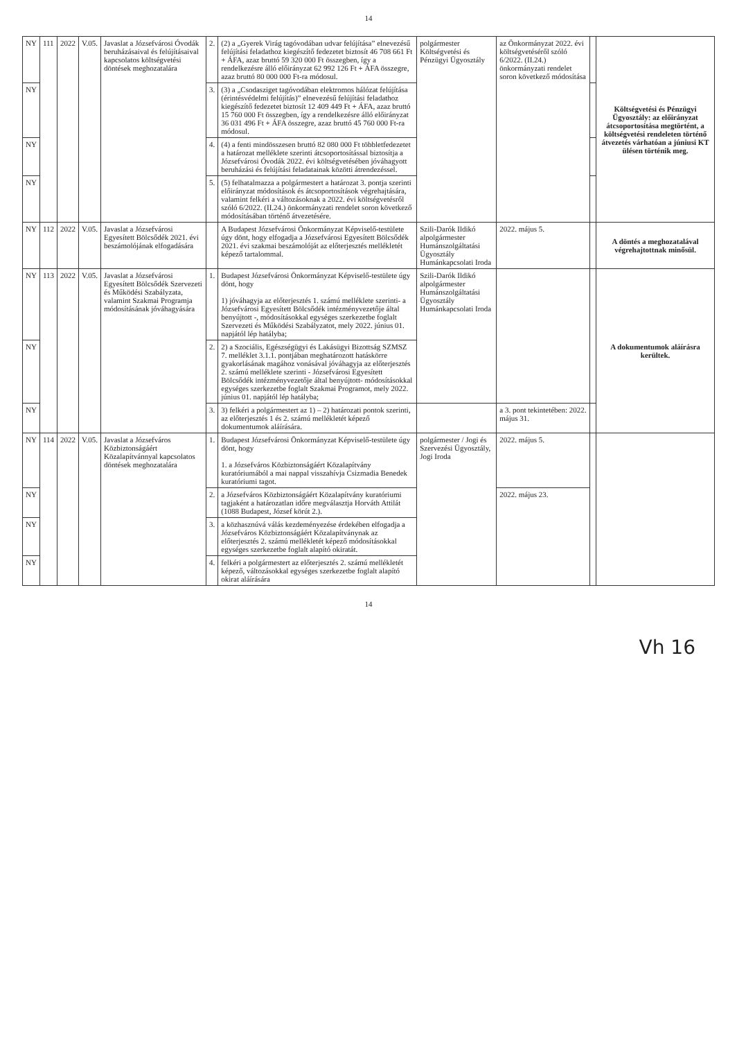14
| NY | 111 | 2022 | V.05. | Javaslat a Józsefvárosi Óvodák beruházásaival és felújításaival kapcsolatos költségvetési döntések meghozatalára | 2. | (2) a „Gyerek Virág tagóvodában udvar felújítása” elnevezésű felújítási feladathoz kiegészítő fedezetet biztosít 46 708 661 Ft + ÁFA, azaz bruttó 59 320 000 Ft összegben, így a rendelkezésre álló előirányzat 62 992 126 Ft + ÁFA összegre, azaz bruttó 80 000 000 Ft-ra módosul. | polgármester Költségvetési és Pénzügyi Ügyosztály | az Önkormányzat 2022. évi költségvetéséről szóló 6/2022. (II.24.) önkormányzati rendelet soron következő módosítása | | Költségvetési és Pénzügyi Ügyosztály: az előirányzat átcsoportosítása megtörtént, a költségvetési rendeleten történő átvezetés várhatóan a júniusi KT ülésen történik meg. |
| NY | | | | | 3. | (3) a „Csodasziget tagóvodában elektromos hálózat felújítása (érintésvédelmi felújítás)” elnevezésű felújítási feladathoz kiegészítő fedezetet biztosít 12 409 449 Ft + ÁFA, azaz bruttó 15 760 000 Ft összegben, így a rendelkezésre álló előirányzat 36 031 496 Ft + ÁFA összegre, azaz bruttó 45 760 000 Ft-ra módosul. | | | | |
| NY | | | | | 4. | (4) a fenti mindösszesen bruttó 82 080 000 Ft többletfedezetet a határozat melléklete szerinti átcsoportosítással biztosítja a Józsefvárosi Óvodák 2022. évi költségvetésében jóváhagyott beruházási és felújítási feladatainak közötti átrendezéssel. | | | | |
| NY | | | | | 5. | (5) felhatalmazza a polgármestert a határozat 3. pontja szerinti előirányzat módosítások és átcsoportosítások végrehajtására, valamint felkéri a változásoknak a 2022. évi költségvetésről szóló 6/2022. (II.24.) önkormányzati rendelet soron következő módosításában történő átvezetésére. | | | | |
| NY | 112 | 2022 | V.05. | Javaslat a Józsefvárosi Egyesített Bölcsődék 2021. évi beszámolójának elfogadására | | A Budapest Józsefvárosi Önkormányzat Képviselő-testülete úgy dönt, hogy elfogadja a Józsefvárosi Egyesített Bölcsődék 2021. évi szakmai beszámolóját az előterjesztés mellékletét képező tartalommal. | Szili-Darók Ildikó alpolgármester Humánszolgáltatási Ügyosztály Humánkapcsolati Iroda | 2022. május 5. | | A döntés a meghozatalával végrehajtottnak minősül. |
| NY | 113 | 2022 | V.05. | Javaslat a Józsefvárosi Egyesített Bölcsődék Szervezeti és Működési Szabályzata, valamint Szakmai Programja módosításának jóváhagyására | 1. | Budapest Józsefvárosi Önkormányzat Képviselő-testülete úgy dönt, hogy 1) jóváhagyja az előterjesztés 1. számú melléklete szerinti- a Józsefvárosi Egyesített Bölcsődék intézményvezetője által benyújtott -, módosításokkal egységes szerkezetbe foglalt Szervezeti és Működési Szabályzatot, mely 2022. június 01. napjától lép hatályba; | Szili-Darók Ildikó alpolgármester Humánszolgáltatási Ügyosztály Humánkapcsolati Iroda | | | A dokumentumok aláírásra kerültek. |
| NY | | | | | 2. | 2) a Szociális, Egészségügyi és Lakásügyi Bizottság SZMSZ 7. melléklet 3.1.1. pontjában meghatározott hatáskörre gyakorlásának magához vonásával jóváhagyja az előterjesztés 2. számú melléklete szerinti - Józsefvárosi Egyesített Bölcsődék intézményvezetője által benyújtott- módosításokkal egységes szerkezetbe foglalt Szakmai Programot, mely 2022. június 01. napjától lép hatályba; | | | | |
| NY | | | | | 3. | 3) felkéri a polgármestert az 1) – 2) határozati pontok szerinti, az előterjesztés 1 és 2. számú mellékletét képező dokumentumok aláírására. | | a 3. pont tekintetében: 2022. május 31. | | |
| NY | 114 | 2022 | V.05. | Javaslat a Józsefváros Közbiztonságáért Közalapítvánnyal kapcsolatos döntések meghozatalára | 1. | Budapest Józsefvárosi Önkormányzat Képviselő-testülete úgy dönt, hogy 1. a Józsefváros Közbiztonságáért Közalapítvány kuratóriumából a mai nappal visszahívja Csizmadia Benedek kuratóriumi tagot. | polgármester / Jogi és Szervezési Ügyosztály, Jogi Iroda | 2022. május 5. | | |
| NY | | | | | 2. | a Józsefváros Közbiztonságáért Közalapítvány kuratóriumi tagjaként a határozatlan időre megválasztja Horváth Attilát (1088 Budapest, József körút 2.). | | 2022. május 23. | | |
| NY | | | | | 3. | a közhasznúvá válás kezdeményezése érdekében elfogadja a Józsefváros Közbiztonságáért Közalapítványnak az előterjesztés 2. számú mellékletét képező módosításokkal egységes szerkezetbe foglalt alapító okiratát. | | | | |
| NY | | | | | 4. | felkéri a polgármestert az előterjesztés 2. számú mellékletét képező, változásokkal egységes szerkezetbe foglalt alapító okirat aláírására | | | | |
14
Vh 16